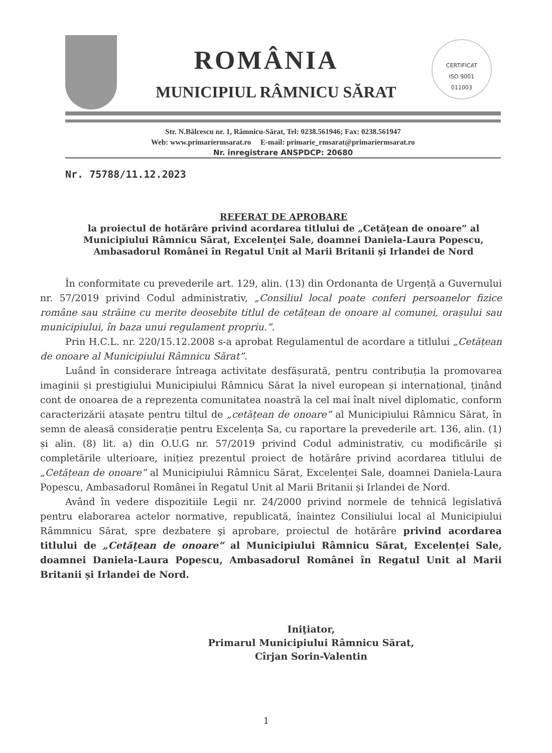CERTIFICAT
ISO 9001
011003
ROMÂNIA
MUNICIPIUL RÂMNICU SĂRAT
Str. N.Bălcescu nr. 1, Râmnicu-Sărat, Tel: 0238.561946; Fax: 0238.561947
Web: www.primariermsarat.ro E-mail: primarie_rmsarat@primariermsarat.ro
Nr. înregistrare ANSPDCP: 20680
Nr. 75788/11.12.2023
REFERAT DE APROBARE
la proiectul de hotărâre privind acordarea titlului de „Cetăţean de onoare” al Municipiului Râmnicu Sărat, Excelenţei Sale, doamnei Daniela-Laura Popescu, Ambasadorul Românei în Regatul Unit al Marii Britanii şi Irlandei de Nord
În conformitate cu prevederile art. 129, alin. (13) din Ordonanta de Urgență a Guvernului nr. 57/2019 privind Codul administrativ, „Consiliul local poate conferi persoanelor fizice române sau străine cu merite deosebite titlul de cetățean de onoare al comunei, orașului sau municipiului, în baza unui regulament propriu.”.
Prin H.C.L. nr. 220/15.12.2008 s-a aprobat Regulamentul de acordare a titlului „Cetățean de onoare al Municipiului Râmnicu Sărat”.
Luând în considerare întreaga activitate desfășurată, pentru contribuția la promovarea imaginii și prestigiului Municipiului Râmnicu Sărat la nivel european și internațional, ținând cont de onoarea de a reprezenta comunitatea noastră la cel mai înalt nivel diplomatic, conform caracterizării atașate pentru tiltul de „cetățean de onoare” al Municipiului Râmnicu Sărat, în semn de aleasă considerație pentru Excelența Sa, cu raportare la prevederile art. 136, alin. (1) și alin. (8) lit. a) din O.U.G nr. 57/2019 privind Codul administrativ, cu modificările și completările ulterioare, inițiez prezentul proiect de hotărâre privind acordarea titlului de „Cetățean de onoare” al Municipiului Râmnicu Sărat, Excelenței Sale, doamnei Daniela-Laura Popescu, Ambasadorul Românei în Regatul Unit al Marii Britanii și Irlandei de Nord.
Având în vedere dispozitiile Legii nr. 24/2000 privind normele de tehnică legislativă pentru elaborarea actelor normative, republicată, înaintez Consiliului local al Municipiului Râmmnicu Sărat, spre dezbatere şi aprobare, proiectul de hotărâre privind acordarea titlului de „Cetățean de onoare” al Municipiului Râmnicu Sărat, Excelenței Sale, doamnei Daniela-Laura Popescu, Ambasadorul Românei în Regatul Unit al Marii Britanii și Irlandei de Nord.
Iniţiator,
Primarul Municipiului Râmnicu Sărat,
Cîrjan Sorin-Valentin
1